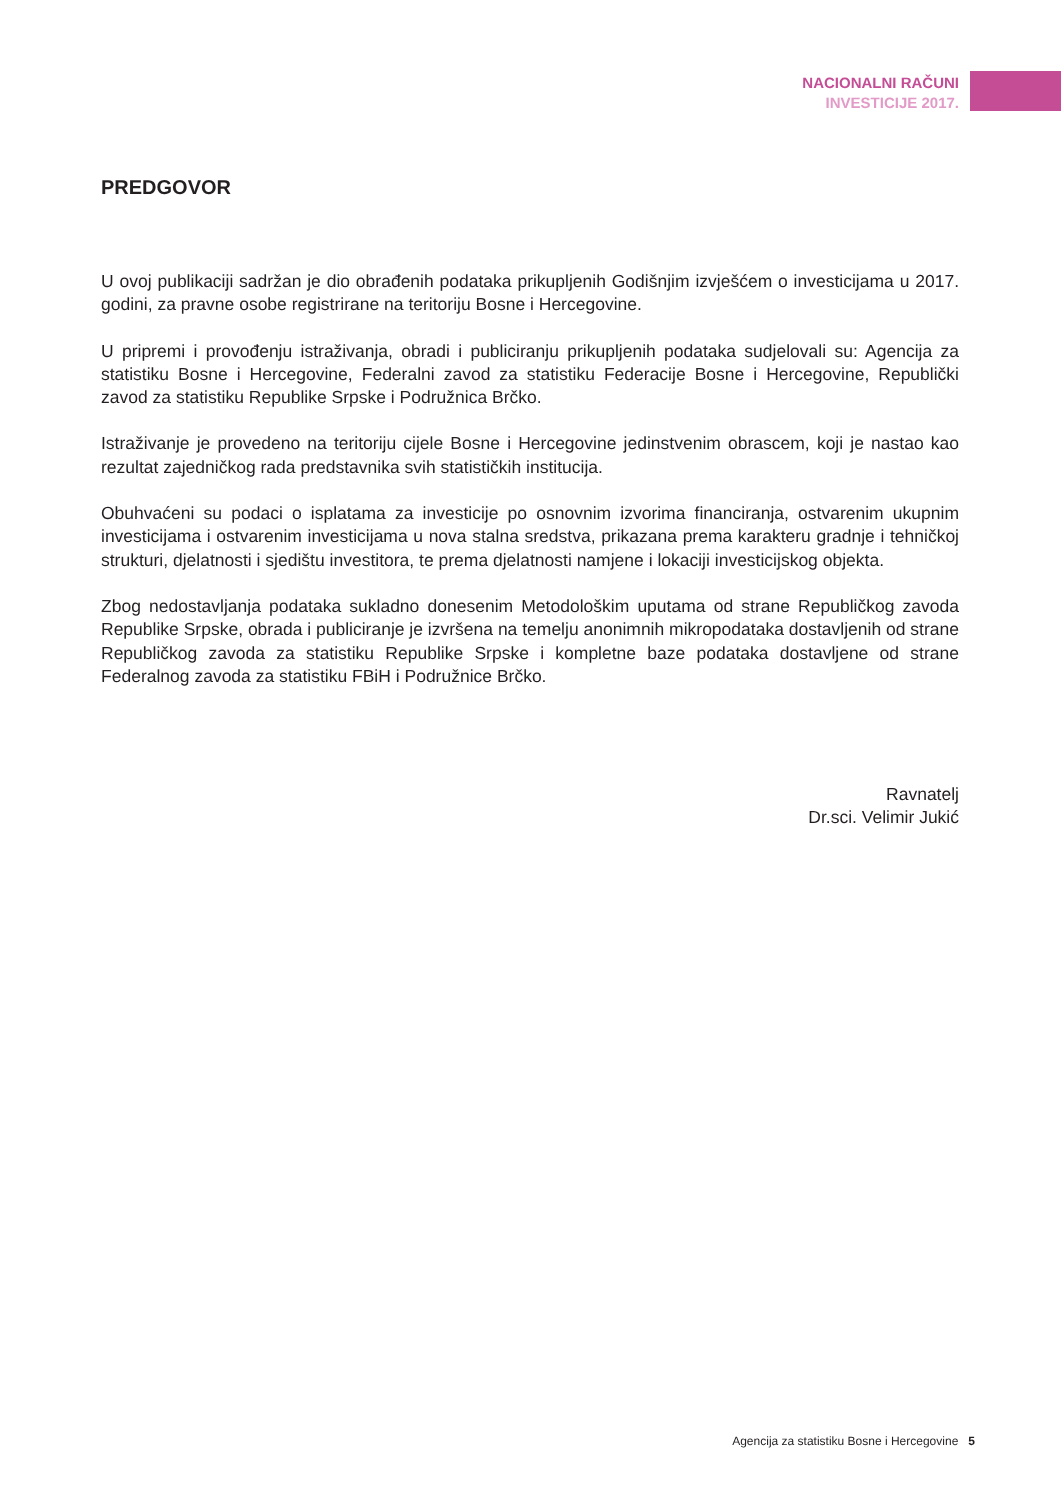NACIONALNI RAČUNI
INVESTICIJE 2017.
PREDGOVOR
U ovoj publikaciji sadržan je dio obrađenih podataka prikupljenih Godišnjim izvješćem o investicijama u 2017. godini, za pravne osobe registrirane na teritoriju Bosne i Hercegovine.
U pripremi i provođenju istraživanja, obradi i publiciranju prikupljenih podataka sudjelovali su: Agencija za statistiku Bosne i Hercegovine, Federalni zavod za statistiku Federacije Bosne i Hercegovine, Republički zavod za statistiku Republike Srpske i Podružnica Brčko.
Istraživanje je provedeno na teritoriju cijele Bosne i Hercegovine jedinstvenim obrascem, koji je nastao kao rezultat zajedničkog rada predstavnika svih statističkih institucija.
Obuhvaćeni su podaci o isplatama za investicije po osnovnim izvorima financiranja, ostvarenim ukupnim investicijama i ostvarenim investicijama u nova stalna sredstva, prikazana prema karakteru gradnje i tehničkoj strukturi, djelatnosti i sjedištu investitora, te prema djelatnosti namjene i lokaciji investicijskog objekta.
Zbog nedostavljanja podataka sukladno donesenim Metodološkim uputama od strane Republičkog zavoda Republike Srpske, obrada i publiciranje je izvršena na temelju anonimnih mikropodataka dostavljenih od strane Republičkog zavoda za statistiku Republike Srpske i kompletne baze podataka dostavljene od strane Federalnog zavoda za statistiku FBiH i Podružnice Brčko.
Ravnatelj
Dr.sci. Velimir Jukić
Agencija za statistiku Bosne i Hercegovine 5